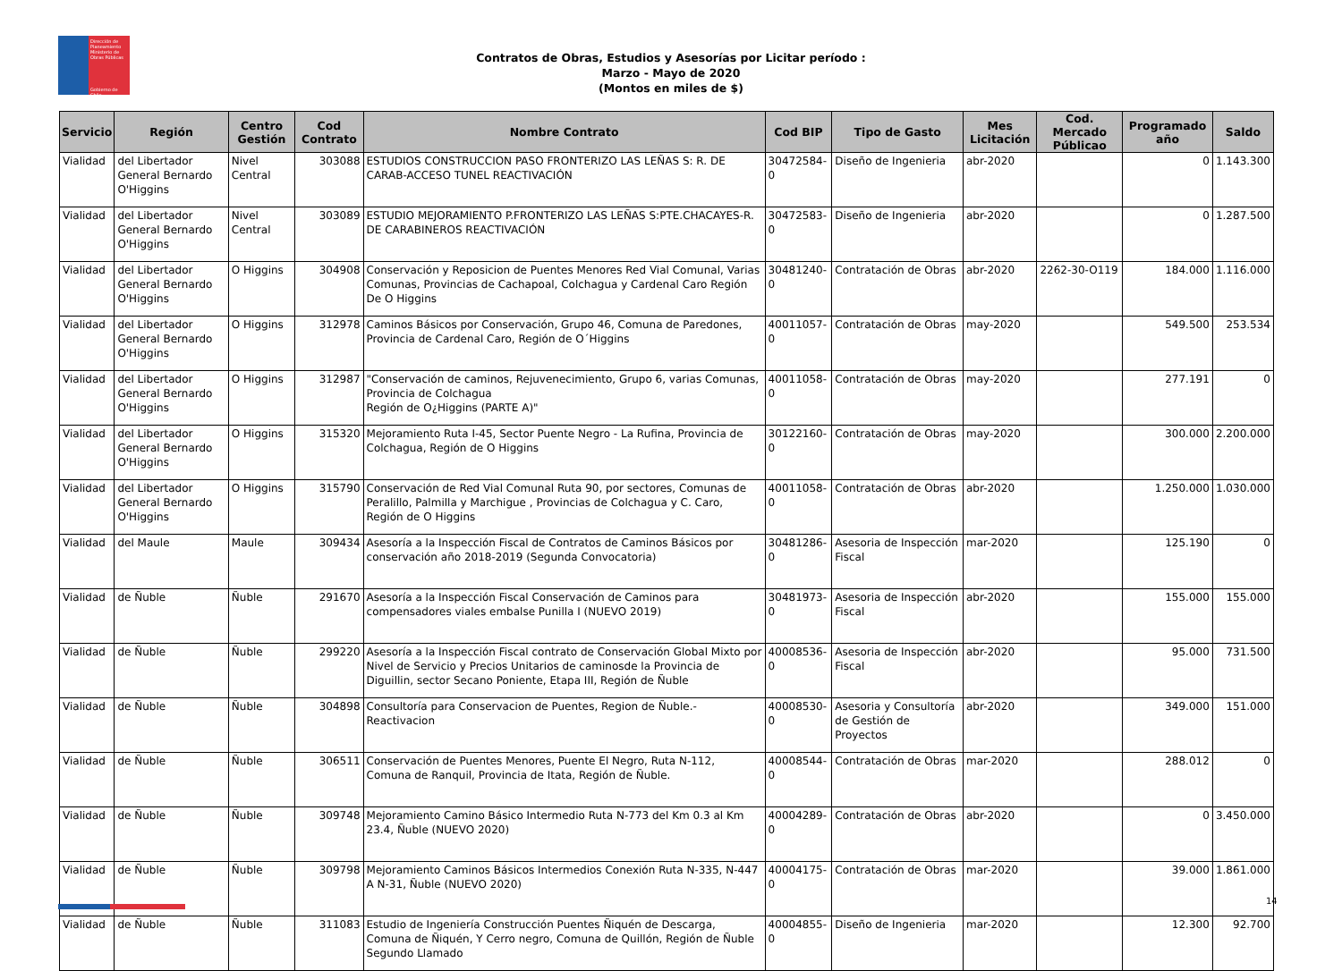Dirección de Planeamiento
Ministerio de Obras Públicas
Gobierno de Chile
Contratos de Obras, Estudios y Asesorías por Licitar período :
Marzo - Mayo de 2020
(Montos en miles de $)
| Servicio | Región | Centro Gestión | Cod Contrato | Nombre Contrato | Cod BIP | Tipo de Gasto | Mes Licitación | Cod. Mercado Públicao | Programado año | Saldo |
| --- | --- | --- | --- | --- | --- | --- | --- | --- | --- | --- |
| Vialidad | del Libertador General Bernardo O'Higgins | Nivel Central | 303088 | ESTUDIOS CONSTRUCCION PASO FRONTERIZO LAS LEÑAS S: R. DE CARAB-ACCESO TUNEL REACTIVACIÓN | 30472584-0 | Diseño de Ingenieria | abr-2020 | | 0 | 1.143.300 |
| Vialidad | del Libertador General Bernardo O'Higgins | Nivel Central | 303089 | ESTUDIO MEJORAMIENTO P.FRONTERIZO LAS LEÑAS S:PTE.CHACAYES-R. DE CARABINEROS REACTIVACIÓN | 30472583-0 | Diseño de Ingenieria | abr-2020 | | 0 | 1.287.500 |
| Vialidad | del Libertador General Bernardo O'Higgins | O Higgins | 304908 | Conservación y Reposicion de Puentes Menores Red Vial Comunal, Varias Comunas, Provincias de Cachapoal, Colchagua y Cardenal Caro Región De O Higgins | 30481240-0 | Contratación de Obras | abr-2020 | 2262-30-O119 | 184.000 | 1.116.000 |
| Vialidad | del Libertador General Bernardo O'Higgins | O Higgins | 312978 | Caminos Básicos por Conservación, Grupo 46, Comuna de Paredones, Provincia de Cardenal Caro, Región de O´Higgins | 40011057-0 | Contratación de Obras | may-2020 | | 549.500 | 253.534 |
| Vialidad | del Libertador General Bernardo O'Higgins | O Higgins | 312987 | "Conservación de caminos, Rejuvenecimiento, Grupo 6, varias Comunas, Provincia de Colchagua Región de O¿Higgins (PARTE A)" | 40011058-0 | Contratación de Obras | may-2020 | | 277.191 | 0 |
| Vialidad | del Libertador General Bernardo O'Higgins | O Higgins | 315320 | Mejoramiento Ruta I-45, Sector Puente Negro - La Rufina, Provincia de Colchagua, Región de O Higgins | 30122160-0 | Contratación de Obras | may-2020 | | 300.000 | 2.200.000 |
| Vialidad | del Libertador General Bernardo O'Higgins | O Higgins | 315790 | Conservación de Red Vial Comunal Ruta 90, por sectores, Comunas de Peralillo, Palmilla y Marchigue , Provincias de Colchagua y C. Caro, Región de O Higgins | 40011058-0 | Contratación de Obras | abr-2020 | | 1.250.000 | 1.030.000 |
| Vialidad | del Maule | Maule | 309434 | Asesoría a la Inspección Fiscal de Contratos de Caminos Básicos por conservación año 2018-2019 (Segunda Convocatoria) | 30481286-0 | Asesoria de Inspección Fiscal | mar-2020 | | 125.190 | 0 |
| Vialidad | de Ñuble | Ñuble | 291670 | Asesoría a la Inspección Fiscal Conservación de Caminos para compensadores viales embalse Punilla I (NUEVO 2019) | 30481973-0 | Asesoria de Inspección Fiscal | abr-2020 | | 155.000 | 155.000 |
| Vialidad | de Ñuble | Ñuble | 299220 | Asesoría a la Inspección Fiscal contrato de Conservación Global Mixto por Nivel de Servicio y Precios Unitarios de caminosde la Provincia de Diguillin, sector Secano Poniente, Etapa III, Región de Ñuble | 40008536-0 | Asesoria de Inspección Fiscal | abr-2020 | | 95.000 | 731.500 |
| Vialidad | de Ñuble | Ñuble | 304898 | Consultoría para Conservacion de Puentes, Region de Ñuble.-Reactivacion | 40008530-0 | Asesoria y Consultoría de Gestión de Proyectos | abr-2020 | | 349.000 | 151.000 |
| Vialidad | de Ñuble | Ñuble | 306511 | Conservación de Puentes Menores, Puente El Negro, Ruta N-112, Comuna de Ranquil, Provincia de Itata, Región de Ñuble. | 40008544-0 | Contratación de Obras | mar-2020 | | 288.012 | 0 |
| Vialidad | de Ñuble | Ñuble | 309748 | Mejoramiento Camino Básico Intermedio Ruta N-773 del Km 0.3 al Km 23.4, Ñuble (NUEVO 2020) | 40004289-0 | Contratación de Obras | abr-2020 | | 0 | 3.450.000 |
| Vialidad | de Ñuble | Ñuble | 309798 | Mejoramiento Caminos Básicos Intermedios Conexión Ruta N-335, N-447 A N-31, Ñuble (NUEVO 2020) | 40004175-0 | Contratación de Obras | mar-2020 | | 39.000 | 1.861.000 |
| Vialidad | de Ñuble | Ñuble | 311083 | Estudio de Ingeniería Construcción Puentes Ñiquén de Descarga, Comuna de Ñiquén, Y Cerro negro, Comuna de Quillón, Región de Ñuble Segundo Llamado | 40004855-0 | Diseño de Ingenieria | mar-2020 | | 12.300 | 92.700 |
14